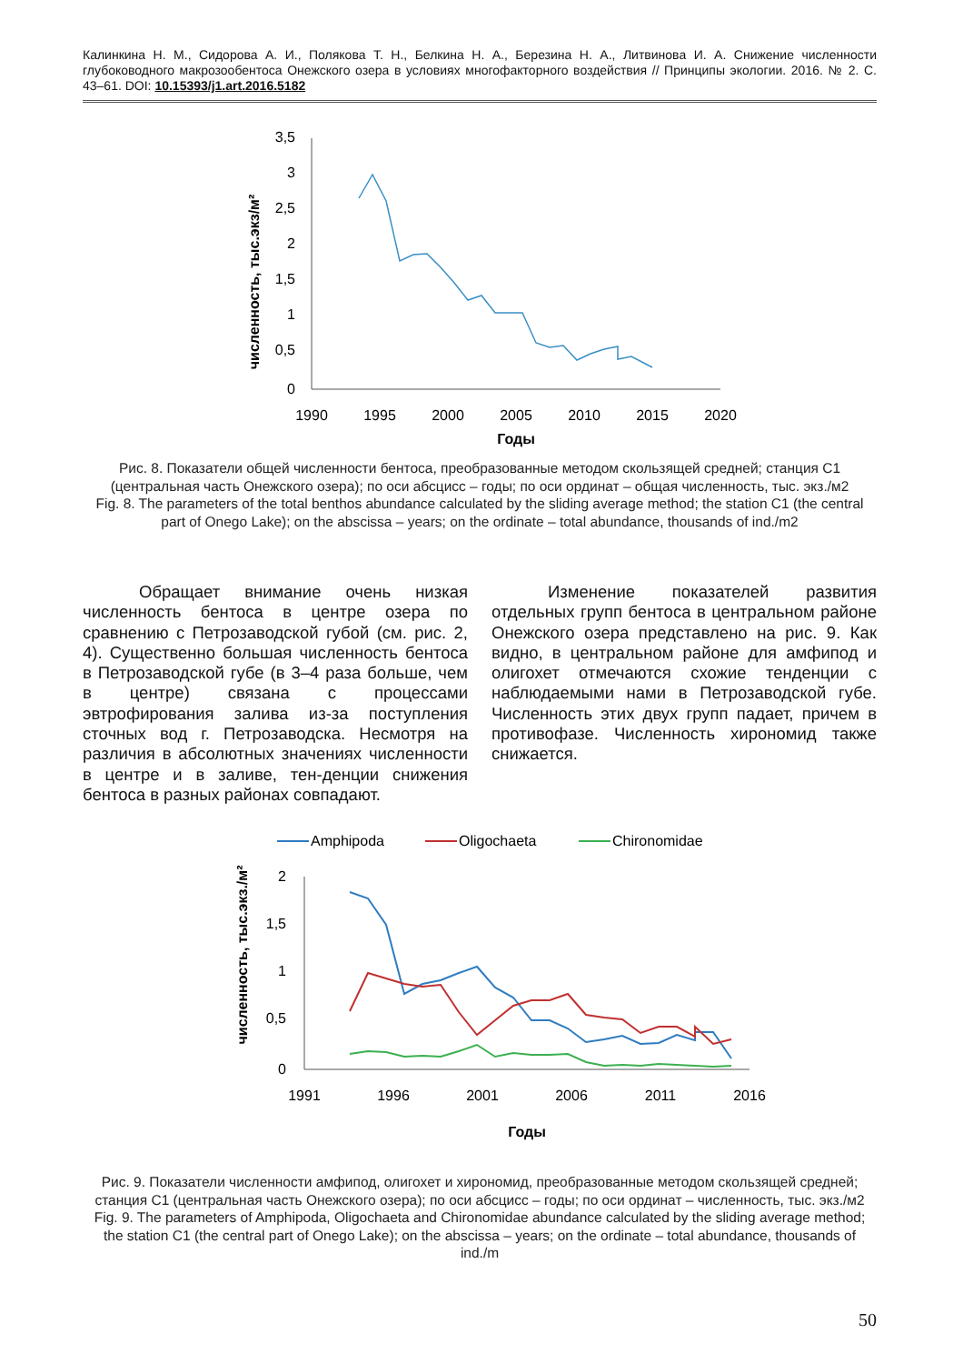Калинкина Н. М., Сидорова А. И., Полякова Т. Н., Белкина Н. А., Березина Н. А., Литвинова И. А. Снижение численности глубоководного макрозообентоса Онежского озера в условиях многофакторного воздействия // Принципы экологии. 2016. № 2. С. 43–61. DOI: 10.15393/j1.art.2016.5182
численность, тыс.экз/м²
3,5
3
2,5
2
1,5
1
0,5
0
1990
1995
2000
2005
2010
2015
2020
Годы
Рис. 8. Показатели общей численности бентоса, преобразованные методом скользящей средней; станция С1 (центральная часть Онежского озера); по оси абсцисс – годы; по оси ординат – общая численность, тыс. экз./м2
Fig. 8. The parameters of the total benthos abundance calculated by the sliding average method; the station C1 (the central part of Onego Lake); on the abscissa – years; on the ordinate – total abundance, thousands of ind./m2
Обращает внимание очень низкая численность бентоса в центре озера по сравнению с Петрозаводской губой (см. рис. 2, 4). Существенно большая численность бентоса в Петрозаводской губе (в 3–4 раза больше, чем в центре) связана с процессами эвтрофирования залива из-за поступления сточных вод г. Петрозаводска. Несмотря на различия в абсолютных значениях численности в центре и в заливе, тен-денции снижения бентоса в разных районах совпадают.
Изменение показателей развития отдельных групп бентоса в центральном районе Онежского озера представлено на рис. 9. Как видно, в центральном районе для амфипод и олигохет отмечаются схожие тенденции с наблюдаемыми нами в Петрозаводской губе. Численность этих двух групп падает, причем в противофазе. Численность хирономид также снижается.
Amphipoda
Oligochaeta
Chironomidae
численность, тыс.экз./м²
2
1,5
1
0,5
0
1991
1996
2001
2006
2011
2016
Годы
Рис. 9. Показатели численности амфипод, олигохет и хирономид, преобразованные методом скользящей средней; станция С1 (центральная часть Онежского озера); по оси абсцисс – годы; по оси ординат – численность, тыс. экз./м2
Fig. 9. The parameters of Amphipoda, Oligochaeta and Chironomidae abundance calculated by the sliding average method; the station C1 (the central part of Onego Lake); on the abscissa – years; on the ordinate – total abundance, thousands of ind./m
50